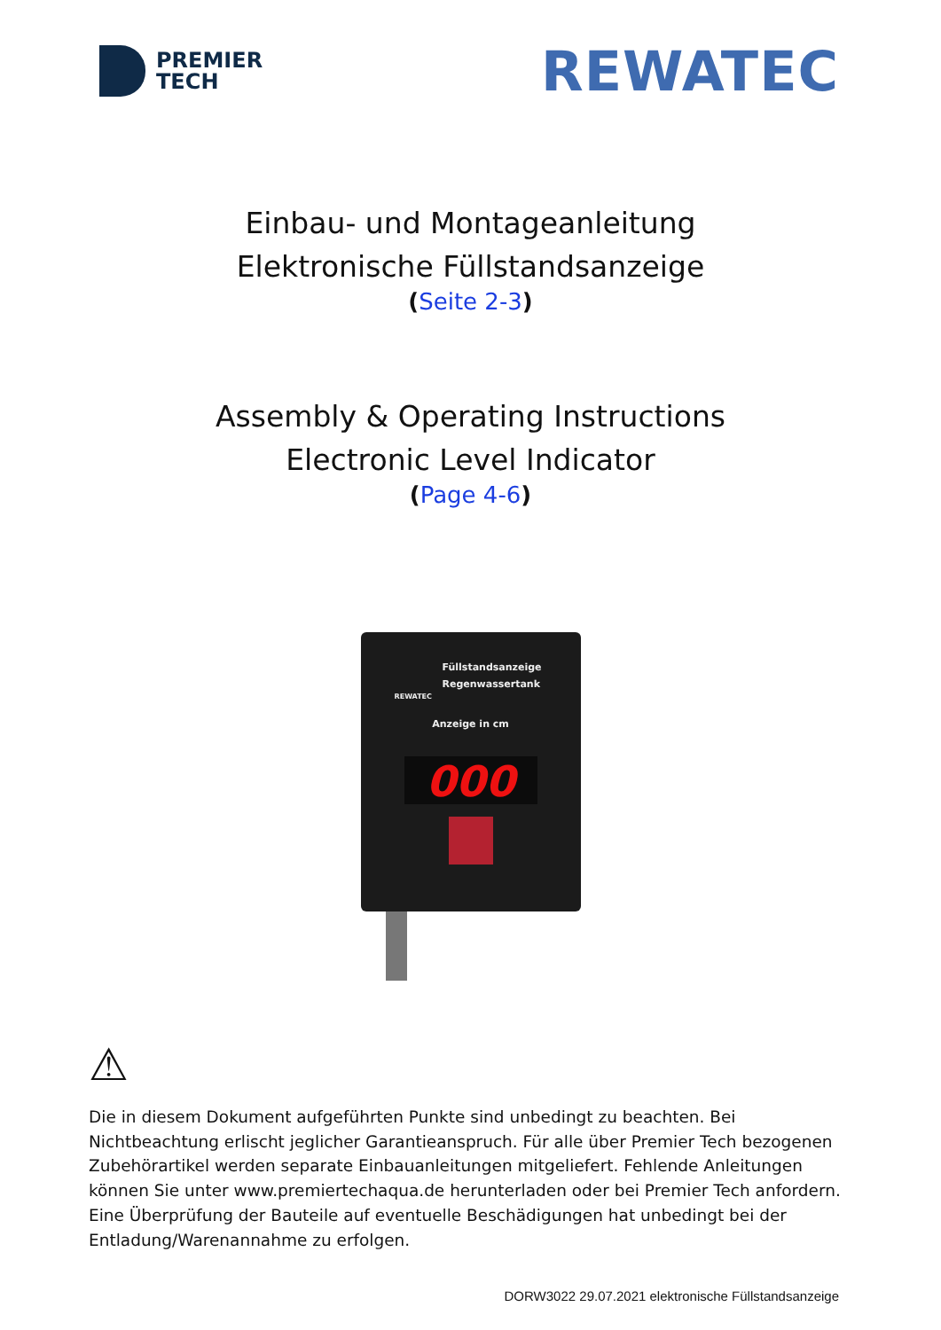PREMIER
TECH
REWATEC
Einbau- und Montageanleitung
Elektronische Füllstandsanzeige
(Seite 2-3)
Assembly & Operating Instructions
Electronic Level Indicator
(Page 4-6)
Füllstandsanzeige
Regenwassertank
REWATEC
Anzeige in cm
000
⚠
Die in diesem Dokument aufgeführten Punkte sind unbedingt zu beachten. Bei Nichtbeachtung erlischt jeglicher Garantieanspruch. Für alle über Premier Tech bezogenen Zubehörartikel werden separate Einbauanleitungen mitgeliefert. Fehlende Anleitungen können Sie unter www.premiertechaqua.de herunterladen oder bei Premier Tech anfordern. Eine Überprüfung der Bauteile auf eventuelle Beschädigungen hat unbedingt bei der Entladung/Warenannahme zu erfolgen.
DORW3022 29.07.2021 elektronische Füllstandsanzeige